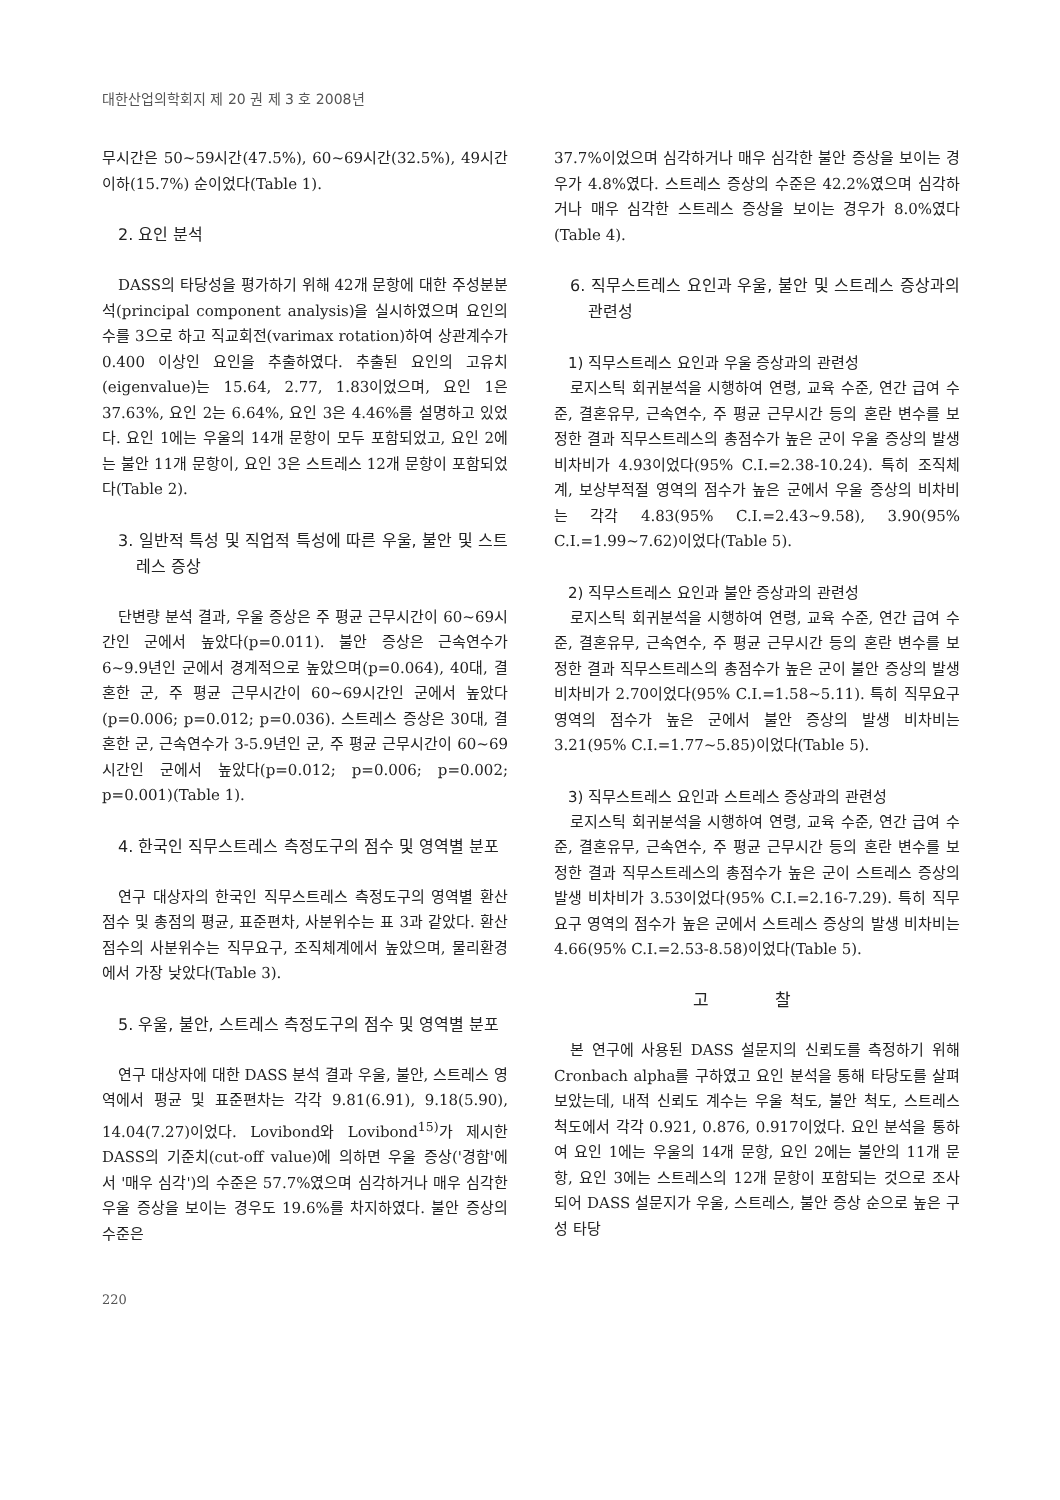대한산업의학회지 제 20 권 제 3 호 2008년
무시간은 50~59시간(47.5%), 60~69시간(32.5%), 49시간 이하(15.7%) 순이었다(Table 1).
2. 요인 분석
DASS의 타당성을 평가하기 위해 42개 문항에 대한 주성분분석(principal component analysis)을 실시하였으며 요인의 수를 3으로 하고 직교회전(varimax rotation)하여 상관계수가 0.400 이상인 요인을 추출하였다. 추출된 요인의 고유치(eigenvalue)는 15.64, 2.77, 1.83이었으며, 요인 1은 37.63%, 요인 2는 6.64%, 요인 3은 4.46%를 설명하고 있었다. 요인 1에는 우울의 14개 문항이 모두 포함되었고, 요인 2에는 불안 11개 문항이, 요인 3은 스트레스 12개 문항이 포함되었다(Table 2).
3. 일반적 특성 및 직업적 특성에 따른 우울, 불안 및 스트레스 증상
단변량 분석 결과, 우울 증상은 주 평균 근무시간이 60~69시간인 군에서 높았다(p=0.011). 불안 증상은 근속연수가 6~9.9년인 군에서 경계적으로 높았으며(p=0.064), 40대, 결혼한 군, 주 평균 근무시간이 60~69시간인 군에서 높았다(p=0.006; p=0.012; p=0.036). 스트레스 증상은 30대, 결혼한 군, 근속연수가 3-5.9년인 군, 주 평균 근무시간이 60~69시간인 군에서 높았다(p=0.012; p=0.006; p=0.002; p=0.001)(Table 1).
4. 한국인 직무스트레스 측정도구의 점수 및 영역별 분포
연구 대상자의 한국인 직무스트레스 측정도구의 영역별 환산점수 및 총점의 평균, 표준편차, 사분위수는 표 3과 같았다. 환산점수의 사분위수는 직무요구, 조직체계에서 높았으며, 물리환경에서 가장 낮았다(Table 3).
5. 우울, 불안, 스트레스 측정도구의 점수 및 영역별 분포
연구 대상자에 대한 DASS 분석 결과 우울, 불안, 스트레스 영역에서 평균 및 표준편차는 각각 9.81(6.91), 9.18(5.90), 14.04(7.27)이었다. Lovibond와 Lovibond<sup>15)</sup>가 제시한 DASS의 기준치(cut-off value)에 의하면 우울 증상('경함'에서 '매우 심각')의 수준은 57.7%였으며 심각하거나 매우 심각한 우울 증상을 보이는 경우도 19.6%를 차지하였다. 불안 증상의 수준은
37.7%이었으며 심각하거나 매우 심각한 불안 증상을 보이는 경우가 4.8%였다. 스트레스 증상의 수준은 42.2%였으며 심각하거나 매우 심각한 스트레스 증상을 보이는 경우가 8.0%였다(Table 4).
6. 직무스트레스 요인과 우울, 불안 및 스트레스 증상과의 관련성
1) 직무스트레스 요인과 우울 증상과의 관련성
로지스틱 회귀분석을 시행하여 연령, 교육 수준, 연간 급여 수준, 결혼유무, 근속연수, 주 평균 근무시간 등의 혼란 변수를 보정한 결과 직무스트레스의 총점수가 높은 군이 우울 증상의 발생 비차비가 4.93이었다(95% C.I.=2.38-10.24). 특히 조직체계, 보상부적절 영역의 점수가 높은 군에서 우울 증상의 비차비는 각각 4.83(95% C.I.=2.43~9.58), 3.90(95% C.I.=1.99~7.62)이었다(Table 5).
2) 직무스트레스 요인과 불안 증상과의 관련성
로지스틱 회귀분석을 시행하여 연령, 교육 수준, 연간 급여 수준, 결혼유무, 근속연수, 주 평균 근무시간 등의 혼란 변수를 보정한 결과 직무스트레스의 총점수가 높은 군이 불안 증상의 발생 비차비가 2.70이었다(95% C.I.=1.58~5.11). 특히 직무요구 영역의 점수가 높은 군에서 불안 증상의 발생 비차비는 3.21(95% C.I.=1.77~5.85)이었다(Table 5).
3) 직무스트레스 요인과 스트레스 증상과의 관련성
로지스틱 회귀분석을 시행하여 연령, 교육 수준, 연간 급여 수준, 결혼유무, 근속연수, 주 평균 근무시간 등의 혼란 변수를 보정한 결과 직무스트레스의 총점수가 높은 군이 스트레스 증상의 발생 비차비가 3.53이었다(95% C.I.=2.16-7.29). 특히 직무요구 영역의 점수가 높은 군에서 스트레스 증상의 발생 비차비는 4.66(95% C.I.=2.53-8.58)이었다(Table 5).
고 찰
본 연구에 사용된 DASS 설문지의 신뢰도를 측정하기 위해 Cronbach alpha를 구하였고 요인 분석을 통해 타당도를 살펴보았는데, 내적 신뢰도 계수는 우울 척도, 불안 척도, 스트레스 척도에서 각각 0.921, 0.876, 0.917이었다. 요인 분석을 통하여 요인 1에는 우울의 14개 문항, 요인 2에는 불안의 11개 문항, 요인 3에는 스트레스의 12개 문항이 포함되는 것으로 조사되어 DASS 설문지가 우울, 스트레스, 불안 증상 순으로 높은 구성 타당
220